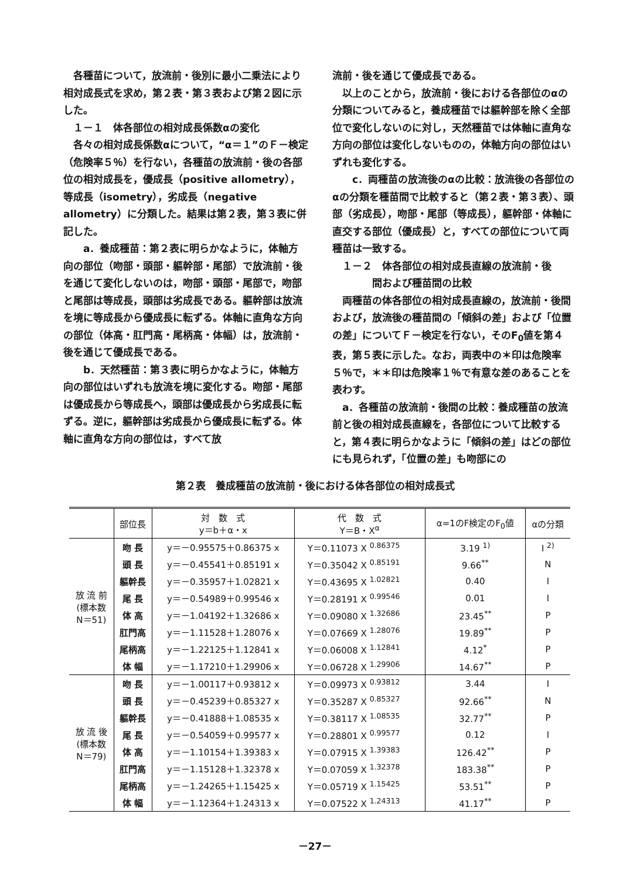各種苗について，放流前・後別に最小二乗法により相対成長式を求め，第２表・第３表および第２図に示した。
１－１　体各部位の相対成長係数αの変化
各々の相対成長係数αについて，“α＝１”のＦ－検定（危険率５％）を行ない，各種苗の放流前・後の各部位の相対成長を，優成長（positive allometry），等成長（isometry），劣成長（negative allometry）に分類した。結果は第２表，第３表に併記した。
　a．養成種苗：第２表に明らかなように，体軸方向の部位（吻部・頭部・軀幹部・尾部）で放流前・後を通じて変化しないのは，吻部・頭部・尾部で，吻部と尾部は等成長，頭部は劣成長である。軀幹部は放流を境に等成長から優成長に転ずる。体軸に直角な方向の部位（体高・肛門高・尾柄高・体幅）は，放流前・後を通じて優成長である。
　b．天然種苗：第３表に明らかなように，体軸方向の部位はいずれも放流を境に変化する。吻部・尾部は優成長から等成長へ，頭部は優成長から劣成長に転ずる。逆に，軀幹部は劣成長から優成長に転ずる。体軸に直角な方向の部位は，すべて放
流前・後を通じて優成長である。
以上のことから，放流前・後における各部位のαの分類についてみると，養成種苗では軀幹部を除く全部位で変化しないのに対し，天然種苗では体軸に直角な方向の部位は変化しないものの，体軸方向の部位はいずれも変化する。
　c．両種苗の放流後のαの比較：放流後の各部位のαの分類を種苗間で比較すると（第２表・第３表）、頭部（劣成長），吻部・尾部（等成長），軀幹部・体軸に直交する部位（優成長）と，すべての部位について両種苗は一致する。
１－２　体各部位の相対成長直線の放流前・後
　　　　間および種苗間の比較
両種苗の体各部位の相対成長直線の，放流前・後間および，放流後の種苗間の「傾斜の差」および「位置の差」についてＦ－検定を行ない，そのF<sub>0</sub>値を第４表，第５表に示した。なお，両表中の＊印は危険率５％で，＊＊印は危険率１％で有意な差のあることを表わす。
a．各種苗の放流前・後間の比較：養成種苗の放流前と後の相対成長直線を，各部位について比較すると，第４表に明らかなように「傾斜の差」はどの部位にも見られず，「位置の差」も吻部にの
第２表　養成種苗の放流前・後における体各部位の相対成長式
| | 部位長 | 対 数 式 y＝b＋α・x | 代 数 式 Y＝B・X<sup>α</sup> | α=1のF検定のF<sub>0</sub>値 | αの分類 |
| --- | --- | --- | --- | --- | --- |
| 放 流 前 (標本数 N＝51) | 吻 長 | y＝－0.95575＋0.86375 x | Y＝0.11073 X <sup>0.86375</sup> | 3.19 <sup>1)</sup> | I <sup>2)</sup> |
| | 頭 長 | y＝－0.45541＋0.85191 x | Y＝0.35042 X <sup>0.85191</sup> | 9.66<sup>**</sup> | N |
| | 軀幹長 | y＝－0.35957＋1.02821 x | Y＝0.43695 X <sup>1.02821</sup> | 0.40 | I |
| | 尾 長 | y＝－0.54989＋0.99546 x | Y＝0.28191 X <sup>0.99546</sup> | 0.01 | I |
| | 体 高 | y＝－1.04192＋1.32686 x | Y＝0.09080 X <sup>1.32686</sup> | 23.45<sup>**</sup> | P |
| | 肛門高 | y＝－1.11528＋1.28076 x | Y＝0.07669 X <sup>1.28076</sup> | 19.89<sup>**</sup> | P |
| | 尾柄高 | y＝－1.22125＋1.12841 x | Y＝0.06008 X <sup>1.12841</sup> | 4.12<sup>*</sup> | P |
| | 体 幅 | y＝－1.17210＋1.29906 x | Y＝0.06728 X <sup>1.29906</sup> | 14.67<sup>**</sup> | P |
| 放 流 後 (標本数 N＝79) | 吻 長 | y＝－1.00117＋0.93812 x | Y＝0.09973 X <sup>0.93812</sup> | 3.44 | I |
| | 頭 長 | y＝－0.45239＋0.85327 x | Y＝0.35287 X <sup>0.85327</sup> | 92.66<sup>**</sup> | N |
| | 軀幹長 | y＝－0.41888＋1.08535 x | Y＝0.38117 X <sup>1.08535</sup> | 32.77<sup>**</sup> | P |
| | 尾 長 | y＝－0.54059＋0.99577 x | Y＝0.28801 X <sup>0.99577</sup> | 0.12 | I |
| | 体 高 | y＝－1.10154＋1.39383 x | Y＝0.07915 X <sup>1.39383</sup> | 126.42<sup>**</sup> | P |
| | 肛門高 | y＝－1.15128＋1.32378 x | Y＝0.07059 X <sup>1.32378</sup> | 183.38<sup>**</sup> | P |
| | 尾柄高 | y＝－1.24265＋1.15425 x | Y＝0.05719 X <sup>1.15425</sup> | 53.51<sup>**</sup> | P |
| | 体 幅 | y＝－1.12364＋1.24313 x | Y＝0.07522 X <sup>1.24313</sup> | 41.17<sup>**</sup> | P |
－27－